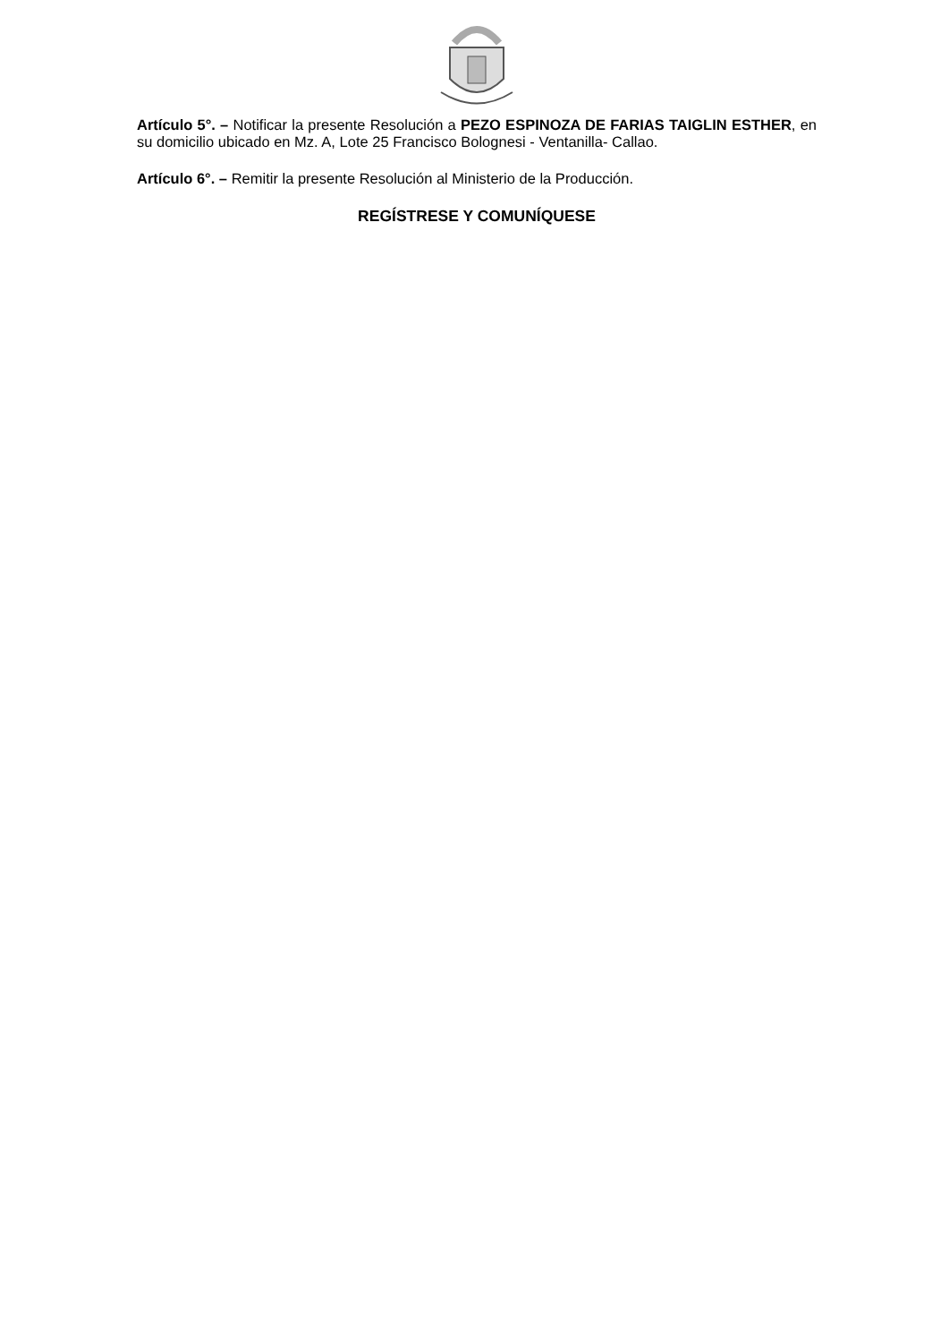Artículo 5°. – Notificar la presente Resolución a PEZO ESPINOZA DE FARIAS TAIGLIN ESTHER, en su domicilio ubicado en Mz. A, Lote 25 Francisco Bolognesi - Ventanilla- Callao.
Artículo 6°. – Remitir la presente Resolución al Ministerio de la Producción.
REGÍSTRESE Y COMUNÍQUESE